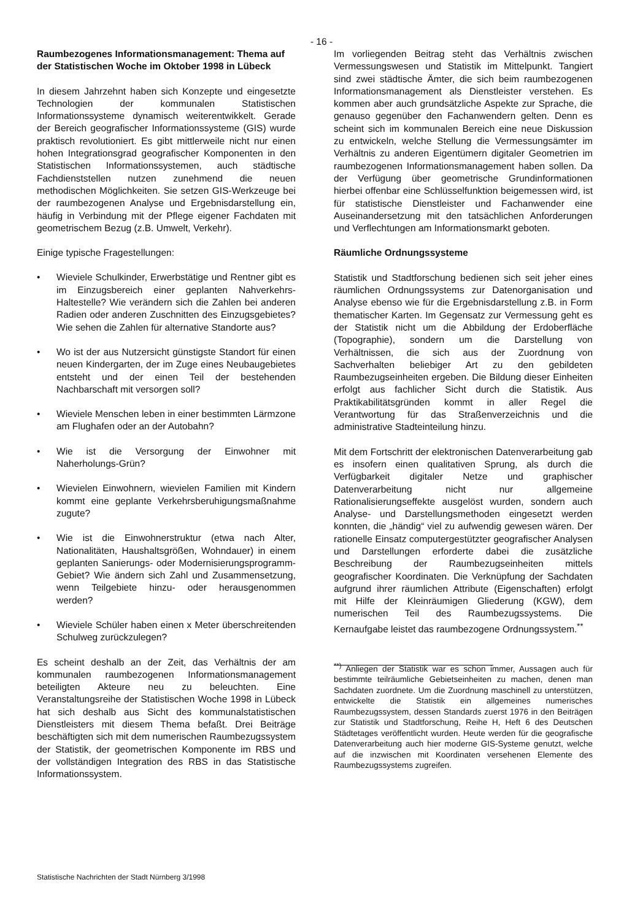- 16 -
Raumbezogenes Informationsmanagement: Thema auf der Statistischen Woche im Oktober 1998 in Lübeck
In diesem Jahrzehnt haben sich Konzepte und eingesetzte Technologien der kommunalen Statistischen Informationssysteme dynamisch weiterentwikkelt. Gerade der Bereich geografischer Informationssysteme (GIS) wurde praktisch revolutioniert. Es gibt mittlerweile nicht nur einen hohen Integrationsgrad geografischer Komponenten in den Statistischen Informationssystemen, auch städtische Fachdienststellen nutzen zunehmend die neuen methodischen Möglichkeiten. Sie setzen GIS-Werkzeuge bei der raumbezogenen Analyse und Ergebnisdarstellung ein, häufig in Verbindung mit der Pflege eigener Fachdaten mit geometrischem Bezug (z.B. Umwelt, Verkehr).
Einige typische Fragestellungen:
• Wieviele Schulkinder, Erwerbstätige und Rentner gibt es im Einzugsbereich einer geplanten Nahverkehrs-Haltestelle? Wie verändern sich die Zahlen bei anderen Radien oder anderen Zuschnitten des Einzugsgebietes? Wie sehen die Zahlen für alternative Standorte aus?
• Wo ist der aus Nutzersicht günstigste Standort für einen neuen Kindergarten, der im Zuge eines Neubaugebietes entsteht und der einen Teil der bestehenden Nachbarschaft mit versorgen soll?
• Wieviele Menschen leben in einer bestimmten Lärmzone am Flughafen oder an der Autobahn?
• Wie ist die Versorgung der Einwohner mit Naherholungs-Grün?
• Wievielen Einwohnern, wievielen Familien mit Kindern kommt eine geplante Verkehrsberuhigungsmaßnahme zugute?
• Wie ist die Einwohnerstruktur (etwa nach Alter, Nationalitäten, Haushaltsgrößen, Wohndauer) in einem geplanten Sanierungs- oder Modernisierungsprogramm-Gebiet? Wie ändern sich Zahl und Zusammensetzung, wenn Teilgebiete hinzu- oder herausgenommen werden?
• Wieviele Schüler haben einen x Meter überschreitenden Schulweg zurückzulegen?
Es scheint deshalb an der Zeit, das Verhältnis der am kommunalen raumbezogenen Informationsmanagement beteiligten Akteure neu zu beleuchten. Eine Veranstaltungsreihe der Statistischen Woche 1998 in Lübeck hat sich deshalb aus Sicht des kommunalstatistischen Dienstleisters mit diesem Thema befaßt. Drei Beiträge beschäftigten sich mit dem numerischen Raumbezugssystem der Statistik, der geometrischen Komponente im RBS und der vollständigen Integration des RBS in das Statistische Informationssystem.
Im vorliegenden Beitrag steht das Verhältnis zwischen Vermessungswesen und Statistik im Mittelpunkt. Tangiert sind zwei städtische Ämter, die sich beim raumbezogenen Informationsmanagement als Dienstleister verstehen. Es kommen aber auch grundsätzliche Aspekte zur Sprache, die genauso gegenüber den Fachanwendern gelten. Denn es scheint sich im kommunalen Bereich eine neue Diskussion zu entwickeln, welche Stellung die Vermessungsämter im Verhältnis zu anderen Eigentümern digitaler Geometrien im raumbezogenen Informationsmanagement haben sollen. Da der Verfügung über geometrische Grundinformationen hierbei offenbar eine Schlüsselfunktion beigemessen wird, ist für statistische Dienstleister und Fachanwender eine Auseinandersetzung mit den tatsächlichen Anforderungen und Verflechtungen am Informationsmarkt geboten.
Räumliche Ordnungssysteme
Statistik und Stadtforschung bedienen sich seit jeher eines räumlichen Ordnungssystems zur Datenorganisation und Analyse ebenso wie für die Ergebnisdarstellung z.B. in Form thematischer Karten. Im Gegensatz zur Vermessung geht es der Statistik nicht um die Abbildung der Erdoberfläche (Topographie), sondern um die Darstellung von Verhältnissen, die sich aus der Zuordnung von Sachverhalten beliebiger Art zu den gebildeten Raumbezugseinheiten ergeben. Die Bildung dieser Einheiten erfolgt aus fachlicher Sicht durch die Statistik. Aus Praktikabilitätsgründen kommt in aller Regel die Verantwortung für das Straßenverzeichnis und die administrative Stadteinteilung hinzu.
Mit dem Fortschritt der elektronischen Datenverarbeitung gab es insofern einen qualitativen Sprung, als durch die Verfügbarkeit digitaler Netze und graphischer Datenverarbeitung nicht nur allgemeine Rationalisierungseffekte ausgelöst wurden, sondern auch Analyse- und Darstellungsmethoden eingesetzt werden konnten, die „händig“ viel zu aufwendig gewesen wären. Der rationelle Einsatz computergestützter geografischer Analysen und Darstellungen erforderte dabei die zusätzliche Beschreibung der Raumbezugseinheiten mittels geografischer Koordinaten. Die Verknüpfung der Sachdaten aufgrund ihrer räumlichen Attribute (Eigenschaften) erfolgt mit Hilfe der Kleinräumigen Gliederung (KGW), dem numerischen Teil des Raumbezugssystems. Die Kernaufgabe leistet das raumbezogene Ordnungssystem.<sup>**</sup>
<sup>**)</sup> Anliegen der Statistik war es schon immer, Aussagen auch für bestimmte teilräumliche Gebietseinheiten zu machen, denen man Sachdaten zuordnete. Um die Zuordnung maschinell zu unterstützen, entwickelte die Statistik ein allgemeines numerisches Raumbezugssystem, dessen Standards zuerst 1976 in den Beiträgen zur Statistik und Stadtforschung, Reihe H, Heft 6 des Deutschen Städtetages veröffentlicht wurden. Heute werden für die geografische Datenverarbeitung auch hier moderne GIS-Systeme genutzt, welche auf die inzwischen mit Koordinaten versehenen Elemente des Raumbezugssystems zugreifen.
Statistische Nachrichten der Stadt Nürnberg 3/1998